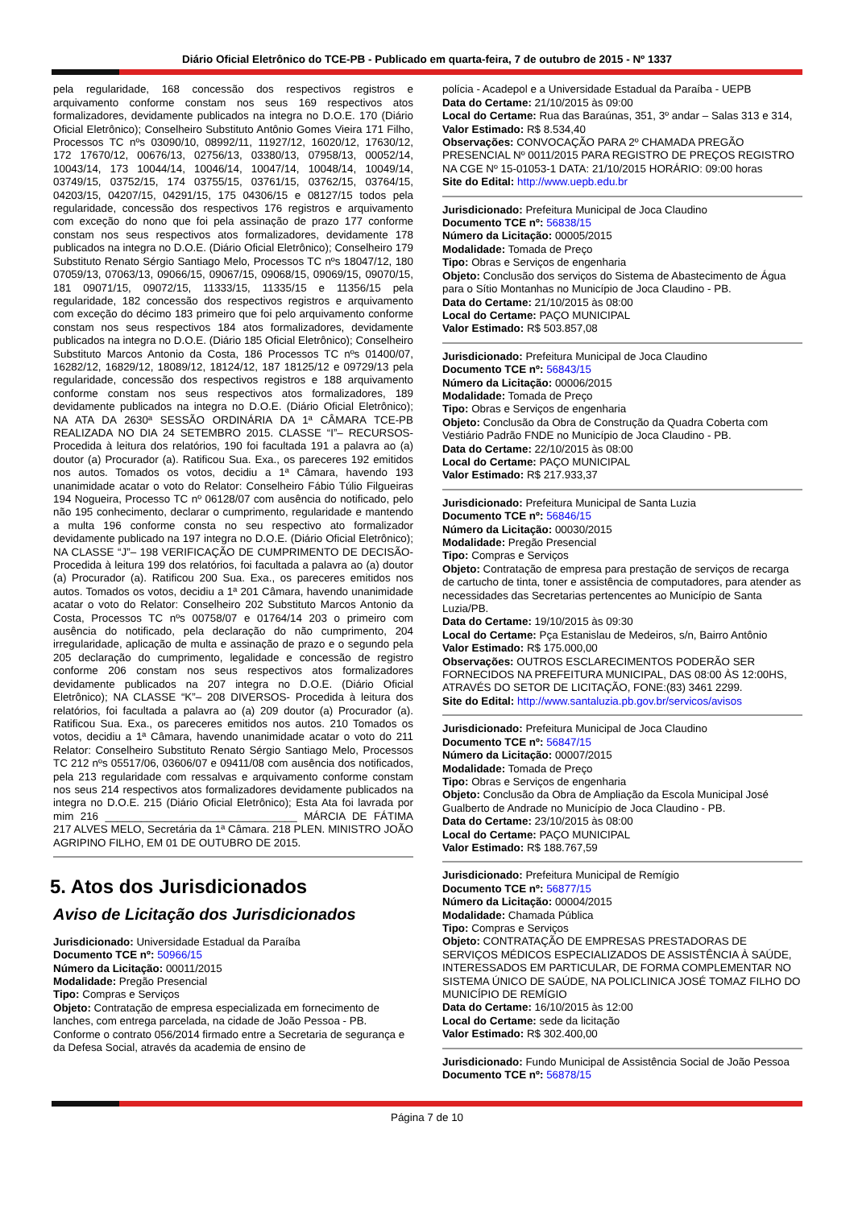Diário Oficial Eletrônico do TCE-PB - Publicado em quarta-feira, 7 de outubro de 2015 - Nº 1337
pela regularidade, 168 concessão dos respectivos registros e arquivamento conforme constam nos seus 169 respectivos atos formalizadores, devidamente publicados na integra no D.O.E. 170 (Diário Oficial Eletrônico); Conselheiro Substituto Antônio Gomes Vieira 171 Filho, Processos TC nºs 03090/10, 08992/11, 11927/12, 16020/12, 17630/12, 172 17670/12, 00676/13, 02756/13, 03380/13, 07958/13, 00052/14, 10043/14, 173 10044/14, 10046/14, 10047/14, 10048/14, 10049/14, 03749/15, 03752/15, 174 03755/15, 03761/15, 03762/15, 03764/15, 04203/15, 04207/15, 04291/15, 175 04306/15 e 08127/15 todos pela regularidade, concessão dos respectivos 176 registros e arquivamento com exceção do nono que foi pela assinação de prazo 177 conforme constam nos seus respectivos atos formalizadores, devidamente 178 publicados na integra no D.O.E. (Diário Oficial Eletrônico); Conselheiro 179 Substituto Renato Sérgio Santiago Melo, Processos TC nºs 18047/12, 180 07059/13, 07063/13, 09066/15, 09067/15, 09068/15, 09069/15, 09070/15, 181 09071/15, 09072/15, 11333/15, 11335/15 e 11356/15 pela regularidade, 182 concessão dos respectivos registros e arquivamento com exceção do décimo 183 primeiro que foi pelo arquivamento conforme constam nos seus respectivos 184 atos formalizadores, devidamente publicados na integra no D.O.E. (Diário 185 Oficial Eletrônico); Conselheiro Substituto Marcos Antonio da Costa, 186 Processos TC nºs 01400/07, 16282/12, 16829/12, 18089/12, 18124/12, 187 18125/12 e 09729/13 pela regularidade, concessão dos respectivos registros e 188 arquivamento conforme constam nos seus respectivos atos formalizadores, 189 devidamente publicados na integra no D.O.E. (Diário Oficial Eletrônico); NA ATA DA 2630ª SESSÃO ORDINÁRIA DA 1ª CÂMARA TCE-PB REALIZADA NO DIA 24 SETEMBRO 2015. CLASSE “I”– RECURSOS- Procedida à leitura dos relatórios, 190 foi facultada 191 a palavra ao (a) doutor (a) Procurador (a). Ratificou Sua. Exa., os pareceres 192 emitidos nos autos. Tomados os votos, decidiu a 1ª Câmara, havendo 193 unanimidade acatar o voto do Relator: Conselheiro Fábio Túlio Filgueiras 194 Nogueira, Processo TC nº 06128/07 com ausência do notificado, pelo não 195 conhecimento, declarar o cumprimento, regularidade e mantendo a multa 196 conforme consta no seu respectivo ato formalizador devidamente publicado na 197 integra no D.O.E. (Diário Oficial Eletrônico); NA CLASSE “J”– 198 VERIFICAÇÃO DE CUMPRIMENTO DE DECISÃO- Procedida à leitura 199 dos relatórios, foi facultada a palavra ao (a) doutor (a) Procurador (a). Ratificou 200 Sua. Exa., os pareceres emitidos nos autos. Tomados os votos, decidiu a 1ª 201 Câmara, havendo unanimidade acatar o voto do Relator: Conselheiro 202 Substituto Marcos Antonio da Costa, Processos TC nºs 00758/07 e 01764/14 203 o primeiro com ausência do notificado, pela declaração do não cumprimento, 204 irregularidade, aplicação de multa e assinação de prazo e o segundo pela 205 declaração do cumprimento, legalidade e concessão de registro conforme 206 constam nos seus respectivos atos formalizadores devidamente publicados na 207 integra no D.O.E. (Diário Oficial Eletrônico); NA CLASSE “K”– 208 DIVERSOS- Procedida à leitura dos relatórios, foi facultada a palavra ao (a) 209 doutor (a) Procurador (a). Ratificou Sua. Exa., os pareceres emitidos nos autos. 210 Tomados os votos, decidiu a 1ª Câmara, havendo unanimidade acatar o voto do 211 Relator: Conselheiro Substituto Renato Sérgio Santiago Melo, Processos TC 212 nºs 05517/06, 03606/07 e 09411/08 com ausência dos notificados, pela 213 regularidade com ressalvas e arquivamento conforme constam nos seus 214 respectivos atos formalizadores devidamente publicados na integra no D.O.E. 215 (Diário Oficial Eletrônico); Esta Ata foi lavrada por mim 216 ________________________________ MÁRCIA DE FÁTIMA 217 ALVES MELO, Secretária da 1ª Câmara. 218 PLEN. MINISTRO JOÃO AGRIPINO FILHO, EM 01 DE OUTUBRO DE 2015.
5. Atos dos Jurisdicionados
Aviso de Licitação dos Jurisdicionados
Jurisdicionado: Universidade Estadual da Paraíba
Documento TCE nº: 50966/15
Número da Licitação: 00011/2015
Modalidade: Pregão Presencial
Tipo: Compras e Serviços
Objeto: Contratação de empresa especializada em fornecimento de lanches, com entrega parcelada, na cidade de João Pessoa - PB. Conforme o contrato 056/2014 firmado entre a Secretaria de segurança e da Defesa Social, através da academia de ensino de
polícia - Acadepol e a Universidade Estadual da Paraíba - UEPB
Data do Certame: 21/10/2015 às 09:00
Local do Certame: Rua das Baraúnas, 351, 3º andar – Salas 313 e 314,
Valor Estimado: R$ 8.534,40
Observações: CONVOCAÇÃO PARA 2º CHAMADA PREGÃO PRESENCIAL Nº 0011/2015 PARA REGISTRO DE PREÇOS REGISTRO NA CGE Nº 15-01053-1 DATA: 21/10/2015 HORÁRIO: 09:00 horas
Site do Edital: http://www.uepb.edu.br
Jurisdicionado: Prefeitura Municipal de Joca Claudino
Documento TCE nº: 56838/15
Número da Licitação: 00005/2015
Modalidade: Tomada de Preço
Tipo: Obras e Serviços de engenharia
Objeto: Conclusão dos serviços do Sistema de Abastecimento de Água para o Sítio Montanhas no Município de Joca Claudino - PB.
Data do Certame: 21/10/2015 às 08:00
Local do Certame: PAÇO MUNICIPAL
Valor Estimado: R$ 503.857,08
Jurisdicionado: Prefeitura Municipal de Joca Claudino
Documento TCE nº: 56843/15
Número da Licitação: 00006/2015
Modalidade: Tomada de Preço
Tipo: Obras e Serviços de engenharia
Objeto: Conclusão da Obra de Construção da Quadra Coberta com Vestiário Padrão FNDE no Município de Joca Claudino - PB.
Data do Certame: 22/10/2015 às 08:00
Local do Certame: PAÇO MUNICIPAL
Valor Estimado: R$ 217.933,37
Jurisdicionado: Prefeitura Municipal de Santa Luzia
Documento TCE nº: 56846/15
Número da Licitação: 00030/2015
Modalidade: Pregão Presencial
Tipo: Compras e Serviços
Objeto: Contratação de empresa para prestação de serviços de recarga de cartucho de tinta, toner e assistência de computadores, para atender as necessidades das Secretarias pertencentes ao Município de Santa Luzia/PB.
Data do Certame: 19/10/2015 às 09:30
Local do Certame: Pça Estanislau de Medeiros, s/n, Bairro Antônio
Valor Estimado: R$ 175.000,00
Observações: OUTROS ESCLARECIMENTOS PODERÃO SER FORNECIDOS NA PREFEITURA MUNICIPAL, DAS 08:00 ÀS 12:00HS, ATRAVÉS DO SETOR DE LICITAÇÃO, FONE:(83) 3461 2299.
Site do Edital: http://www.santaluzia.pb.gov.br/servicos/avisos
Jurisdicionado: Prefeitura Municipal de Joca Claudino
Documento TCE nº: 56847/15
Número da Licitação: 00007/2015
Modalidade: Tomada de Preço
Tipo: Obras e Serviços de engenharia
Objeto: Conclusão da Obra de Ampliação da Escola Municipal José Gualberto de Andrade no Município de Joca Claudino - PB.
Data do Certame: 23/10/2015 às 08:00
Local do Certame: PAÇO MUNICIPAL
Valor Estimado: R$ 188.767,59
Jurisdicionado: Prefeitura Municipal de Remígio
Documento TCE nº: 56877/15
Número da Licitação: 00004/2015
Modalidade: Chamada Pública
Tipo: Compras e Serviços
Objeto: CONTRATAÇÃO DE EMPRESAS PRESTADORAS DE SERVIÇOS MÉDICOS ESPECIALIZADOS DE ASSISTÊNCIA À SAÚDE, INTERESSADOS EM PARTICULAR, DE FORMA COMPLEMENTAR NO SISTEMA ÚNICO DE SAÚDE, NA POLICLINICA JOSÉ TOMAZ FILHO DO MUNICÍPIO DE REMÍGIO
Data do Certame: 16/10/2015 às 12:00
Local do Certame: sede da licitação
Valor Estimado: R$ 302.400,00
Jurisdicionado: Fundo Municipal de Assistência Social de João Pessoa
Documento TCE nº: 56878/15
Página 7 de 10